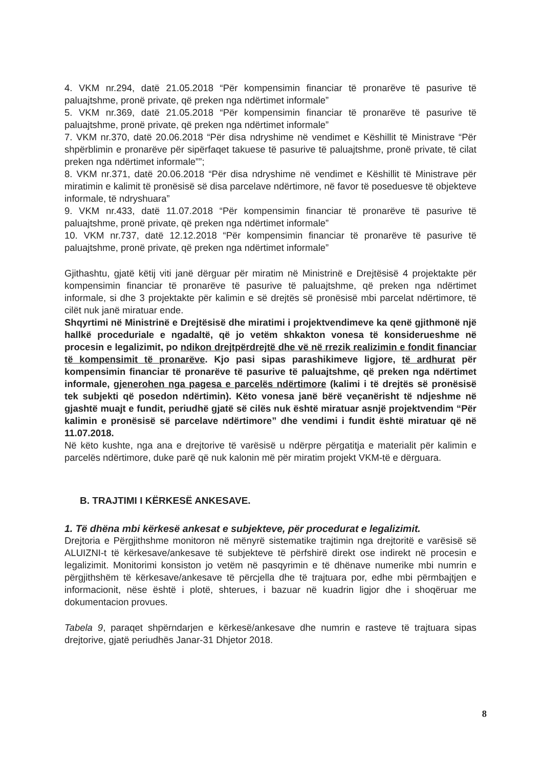4. VKM nr.294, datë 21.05.2018 “Për kompensimin financiar të pronarëve të pasurive të paluajtshme, pronë private, që preken nga ndërtimet informale”
5. VKM nr.369, datë 21.05.2018 “Për kompensimin financiar të pronarëve të pasurive të paluajtshme, pronë private, që preken nga ndërtimet informale”
7. VKM nr.370, datë 20.06.2018 “Për disa ndryshime në vendimet e Këshillit të Ministrave “Për shpërblimin e pronarëve për sipërfaqet takuese të pasurive të paluajtshme, pronë private, të cilat preken nga ndërtimet informale””;
8. VKM nr.371, datë 20.06.2018 “Për disa ndryshime në vendimet e Këshillit të Ministrave për miratimin e kalimit të pronësisë së disa parcelave ndërtimore, në favor të poseduesve të objekteve informale, të ndryshuara”
9. VKM nr.433, datë 11.07.2018 “Për kompensimin financiar të pronarëve të pasurive të paluajtshme, pronë private, që preken nga ndërtimet informale”
10. VKM nr.737, datë 12.12.2018 “Për kompensimin financiar të pronarëve të pasurive të paluajtshme, pronë private, që preken nga ndërtimet informale”
Gjithashtu, gjatë këtij viti janë dërguar për miratim në Ministrinë e Drejtësisë 4 projektakte për kompensimin financiar të pronarëve të pasurive të paluajtshme, që preken nga ndërtimet informale, si dhe 3 projektakte për kalimin e së drejtës së pronësisë mbi parcelat ndërtimore, të cilët nuk janë miratuar ende.
Shqyrtimi në Ministrinë e Drejtësisë dhe miratimi i projektvendimeve ka qenë gjithmonë një hallkë proceduriale e ngadaltë, që jo vetëm shkakton vonesa të konsiderueshme në procesin e legalizimit, po ndikon drejtpërdrejtë dhe vë në rrezik realizimin e fondit financiar të kompensimit të pronarëve. Kjo pasi sipas parashikimeve ligjore, të ardhurat për kompensimin financiar të pronarëve të pasurive të paluajtshme, që preken nga ndërtimet informale, gjenerohen nga pagesa e parcelës ndërtimore (kalimi i të drejtës së pronësisë tek subjekti që posedon ndërtimin). Këto vonesa janë bërë veçanërisht të ndjeshme në gjashtë muajt e fundit, periudhë gjatë së cilës nuk është miratuar asnjë projektvendim “Për kalimin e pronësisë së parcelave ndërtimore” dhe vendimi i fundit është miratuar që në 11.07.2018.
Në këto kushte, nga ana e drejtorive të varësisë u ndërpre përgatitja e materialit për kalimin e parcelës ndërtimore, duke parë që nuk kalonin më për miratim projekt VKM-të e dërguara.
B. TRAJTIMI I KËRKESË ANKESAVE.
1. Të dhëna mbi kërkesë ankesat e subjekteve, për procedurat e legalizimit.
Drejtoria e Përgjithshme monitoron në mënyrë sistematike trajtimin nga drejtoritë e varësisë së ALUIZNI-t të kërkesave/ankesave të subjekteve të përfshirë direkt ose indirekt në procesin e legalizimit. Monitorimi konsiston jo vetëm në pasqyrimin e të dhënave numerike mbi numrin e përgjithshëm të kërkesave/ankesave të përcjella dhe të trajtuara por, edhe mbi përmbajtjen e informacionit, nëse është i plotë, shterues, i bazuar në kuadrin ligjor dhe i shoqëruar me dokumentacion provues.
Tabela 9, paraqet shpërndarjen e kërkesë/ankesave dhe numrin e rasteve të trajtuara sipas drejtorive, gjatë periudhës Janar-31 Dhjetor 2018.
8